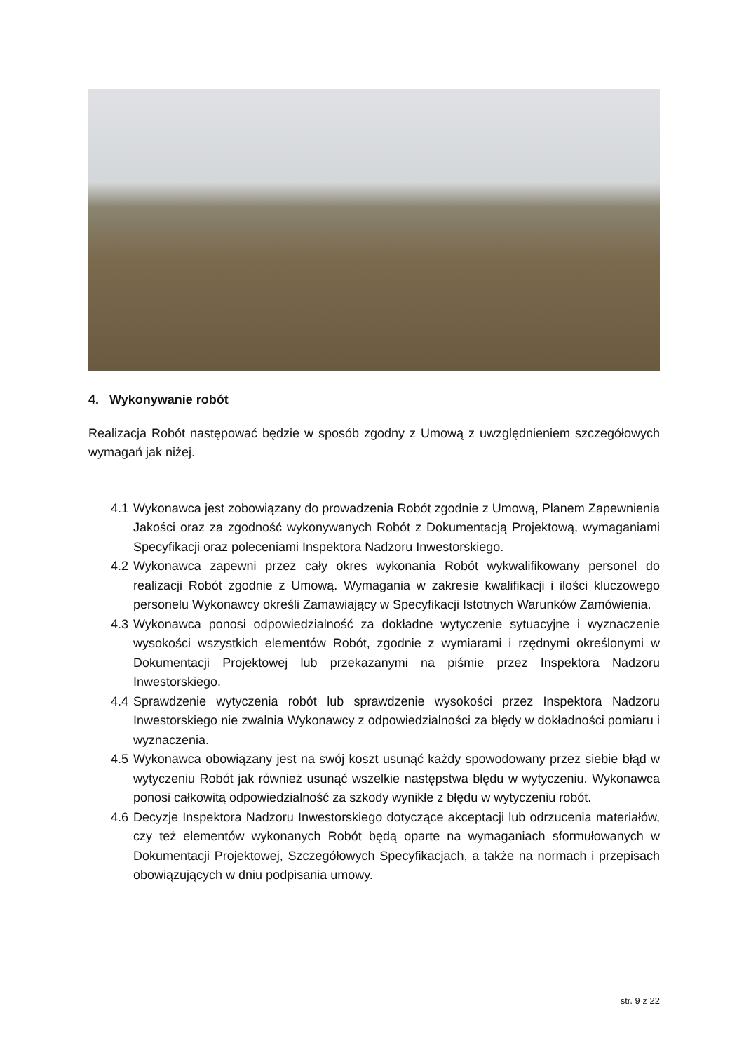4. Wykonywanie robót
Realizacja Robót następować będzie w sposób zgodny z Umową z uwzględnieniem szczegółowych wymagań jak niżej.
4.1 Wykonawca jest zobowiązany do prowadzenia Robót zgodnie z Umową, Planem Zapewnienia Jakości oraz za zgodność wykonywanych Robót z Dokumentacją Projektową, wymaganiami Specyfikacji oraz poleceniami Inspektora Nadzoru Inwestorskiego.
4.2 Wykonawca zapewni przez cały okres wykonania Robót wykwalifikowany personel do realizacji Robót zgodnie z Umową. Wymagania w zakresie kwalifikacji i ilości kluczowego personelu Wykonawcy określi Zamawiający w Specyfikacji Istotnych Warunków Zamówienia.
4.3 Wykonawca ponosi odpowiedzialność za dokładne wytyczenie sytuacyjne i wyznaczenie wysokości wszystkich elementów Robót, zgodnie z wymiarami i rzędnymi określonymi w Dokumentacji Projektowej lub przekazanymi na piśmie przez Inspektora Nadzoru Inwestorskiego.
4.4 Sprawdzenie wytyczenia robót lub sprawdzenie wysokości przez Inspektora Nadzoru Inwestorskiego nie zwalnia Wykonawcy z odpowiedzialności za błędy w dokładności pomiaru i wyznaczenia.
4.5 Wykonawca obowiązany jest na swój koszt usunąć każdy spowodowany przez siebie błąd w wytyczeniu Robót jak również usunąć wszelkie następstwa błędu w wytyczeniu. Wykonawca ponosi całkowitą odpowiedzialność za szkody wynikłe z błędu w wytyczeniu robót.
4.6 Decyzje Inspektora Nadzoru Inwestorskiego dotyczące akceptacji lub odrzucenia materiałów, czy też elementów wykonanych Robót będą oparte na wymaganiach sformułowanych w Dokumentacji Projektowej, Szczegółowych Specyfikacjach, a także na normach i przepisach obowiązujących w dniu podpisania umowy.
str. 9 z 22